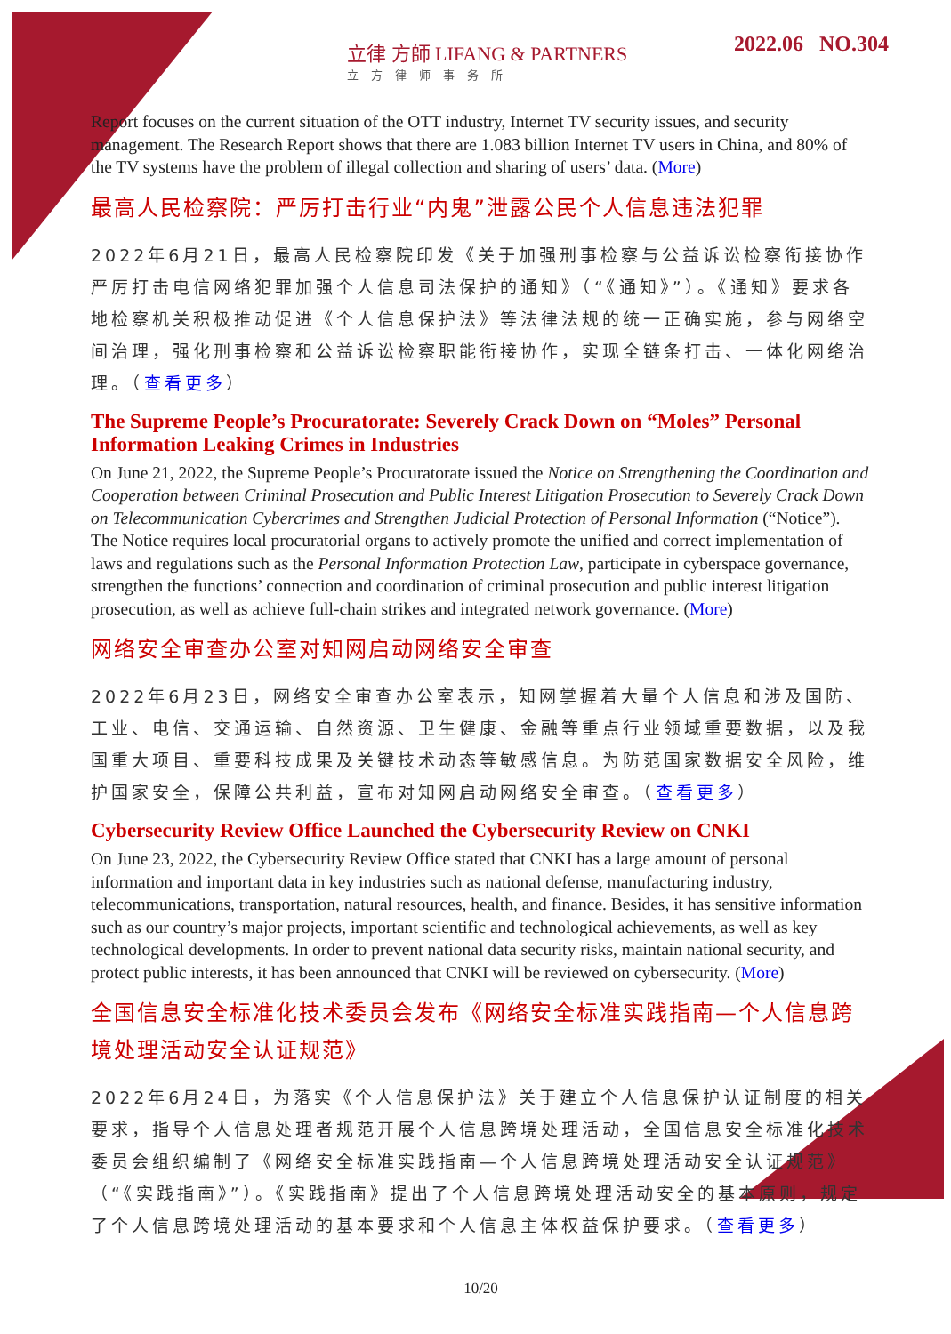立律 方師 LIFANG & PARTNERS
立方律师事务所
2022.06 NO.304
Report focuses on the current situation of the OTT industry, Internet TV security issues, and security management. The Research Report shows that there are 1.083 billion Internet TV users in China, and 80% of the TV systems have the problem of illegal collection and sharing of users’ data. (More)
最高人民检察院：严厉打击行业“内鬼”泄露公民个人信息违法犯罪
2022年6月21日，最高人民检察院印发《关于加强刑事检察与公益诉讼检察衔接协作严厉打击电信网络犯罪加强个人信息司法保护的通知》（“《通知》”）。《通知》要求各地检察机关积极推动促进《个人信息保护法》等法律法规的统一正确实施，参与网络空间治理，强化刑事检察和公益诉讼检察职能衔接协作，实现全链条打击、一体化网络治理。（查看更多）
The Supreme People’s Procuratorate: Severely Crack Down on “Moles” Personal Information Leaking Crimes in Industries
On June 21, 2022, the Supreme People’s Procuratorate issued the Notice on Strengthening the Coordination and Cooperation between Criminal Prosecution and Public Interest Litigation Prosecution to Severely Crack Down on Telecommunication Cybercrimes and Strengthen Judicial Protection of Personal Information (“Notice”). The Notice requires local procuratorial organs to actively promote the unified and correct implementation of laws and regulations such as the Personal Information Protection Law, participate in cyberspace governance, strengthen the functions’ connection and coordination of criminal prosecution and public interest litigation prosecution, as well as achieve full-chain strikes and integrated network governance. (More)
网络安全审查办公室对知网启动网络安全审查
2022年6月23日，网络安全审查办公室表示，知网掌握着大量个人信息和涉及国防、工业、电信、交通运输、自然资源、卫生健康、金融等重点行业领域重要数据，以及我国重大项目、重要科技成果及关键技术动态等敏感信息。为防范国家数据安全风险，维护国家安全，保障公共利益，宣布对知网启动网络安全审查。（查看更多）
Cybersecurity Review Office Launched the Cybersecurity Review on CNKI
On June 23, 2022, the Cybersecurity Review Office stated that CNKI has a large amount of personal information and important data in key industries such as national defense, manufacturing industry, telecommunications, transportation, natural resources, health, and finance. Besides, it has sensitive information such as our country’s major projects, important scientific and technological achievements, as well as key technological developments. In order to prevent national data security risks, maintain national security, and protect public interests, it has been announced that CNKI will be reviewed on cybersecurity. (More)
全国信息安全标准化技术委员会发布《网络安全标准实践指南—个人信息跨境处理活动安全认证规范》
2022年6月24日，为落实《个人信息保护法》关于建立个人信息保护认证制度的相关要求，指导个人信息处理者规范开展个人信息跨境处理活动，全国信息安全标准化技术委员会组织编制了《网络安全标准实践指南—个人信息跨境处理活动安全认证规范》（“《实践指南》”）。《实践指南》提出了个人信息跨境处理活动安全的基本原则，规定了个人信息跨境处理活动的基本要求和个人信息主体权益保护要求。（查看更多）
10/20